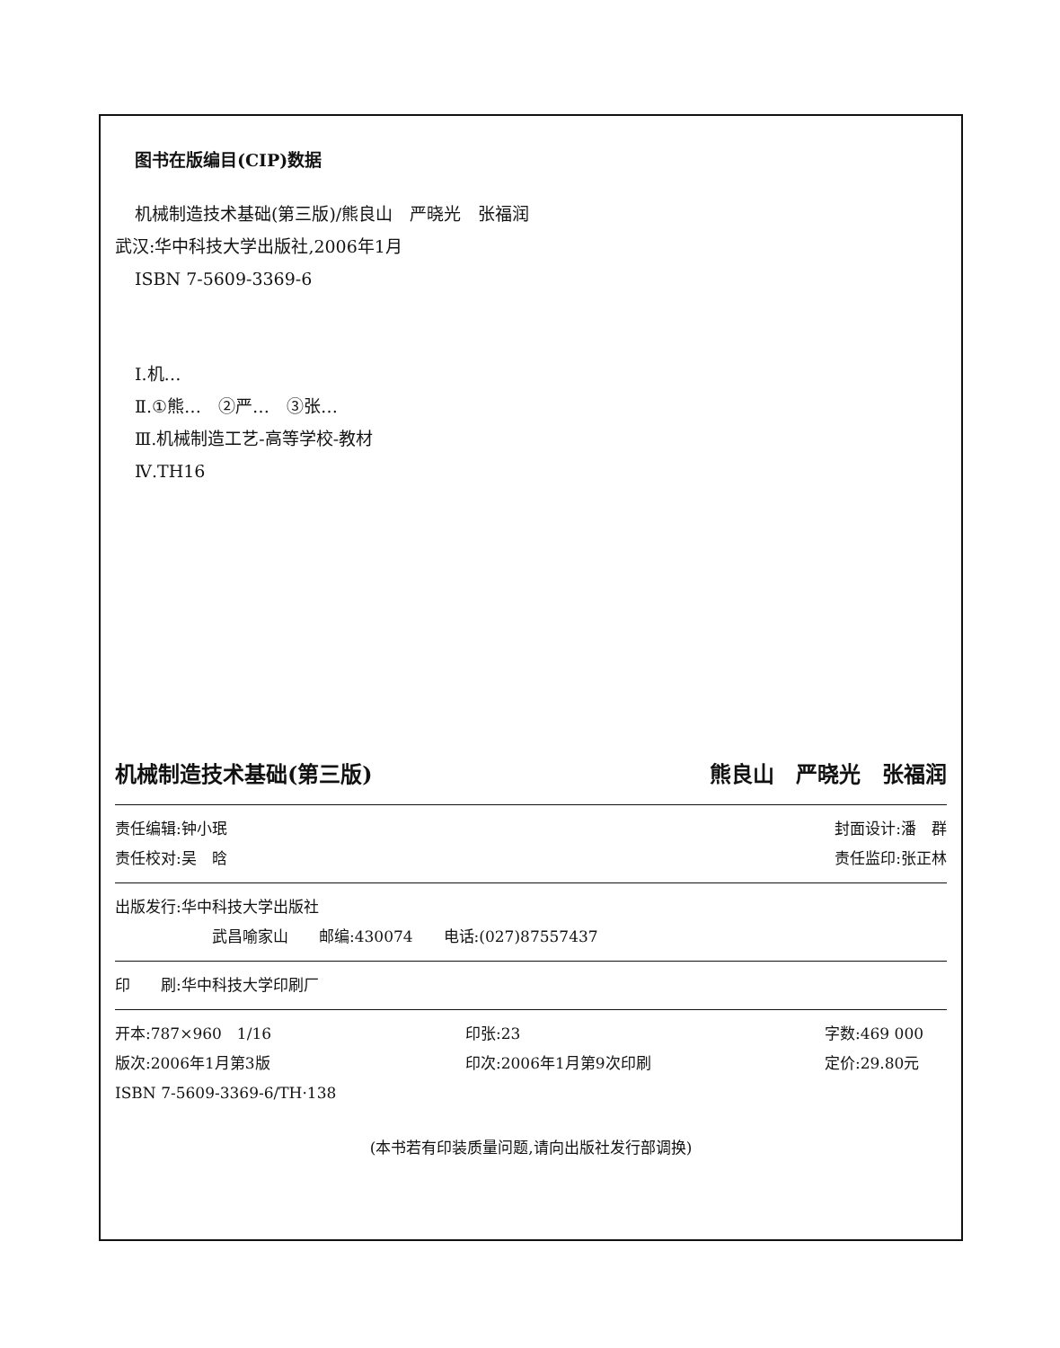图书在版编目(CIP)数据
机械制造技术基础(第三版)/熊良山　严晓光　张福润
武汉:华中科技大学出版社,2006年1月
ISBN 7-5609-3369-6
Ⅰ.机…
Ⅱ.①熊…　②严…　③张…
Ⅲ.机械制造工艺-高等学校-教材
Ⅳ.TH16
机械制造技术基础(第三版) 熊良山　严晓光　张福润
责任编辑:钟小珉 封面设计:潘　群
责任校对:吴　晗 责任监印:张正林
出版发行:华中科技大学出版社
武昌喻家山　　邮编:430074　　电话:(027)87557437
印　　刷:华中科技大学印刷厂
开本:787×960　1/16 印张:23 字数:469 000 版次:2006年1月第3版 印次:2006年1月第9次印刷 定价:29.80元 ISBN 7-5609-3369-6/TH·138
(本书若有印装质量问题,请向出版社发行部调换)